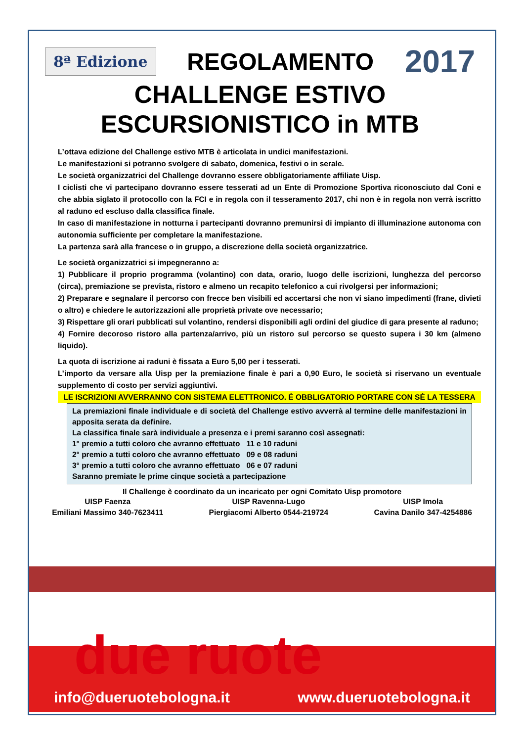8ª Edizione REGOLAMENTO 2017
CHALLENGE ESTIVO
ESCURSIONISTICO in MTB
L’ottava edizione del Challenge estivo MTB è articolata in undici manifestazioni.
Le manifestazioni si potranno svolgere di sabato, domenica, festivi o in serale.
Le società organizzatrici del Challenge dovranno essere obbligatoriamente affiliate Uisp.
I ciclisti che vi partecipano dovranno essere tesserati ad un Ente di Promozione Sportiva riconosciuto dal Coni e che abbia siglato il protocollo con la FCI e in regola con il tesseramento 2017, chi non è in regola non verrà iscritto al raduno ed escluso dalla classifica finale.
In caso di manifestazione in notturna i partecipanti dovranno premunirsi di impianto di illuminazione autonoma con autonomia sufficiente per completare la manifestazione.
La partenza sarà alla francese o in gruppo, a discrezione della società organizzatrice.
Le società organizzatrici si impegneranno a:
1) Pubblicare il proprio programma (volantino) con data, orario, luogo delle iscrizioni, lunghezza del percorso (circa), premiazione se prevista, ristoro e almeno un recapito telefonico a cui rivolgersi per informazioni;
2) Preparare e segnalare il percorso con frecce ben visibili ed accertarsi che non vi siano impedimenti (frane, divieti o altro) e chiedere le autorizzazioni alle proprietà private ove necessario;
3) Rispettare gli orari pubblicati sul volantino, rendersi disponibili agli ordini del giudice di gara presente al raduno;
4) Fornire decoroso ristoro alla partenza/arrivo, più un ristoro sul percorso se questo supera i 30 km (almeno liquido).
La quota di iscrizione ai raduni è fissata a Euro 5,00 per i tesserati.
L’importo da versare alla Uisp per la premiazione finale è pari a 0,90 Euro, le società si riservano un eventuale supplemento di costo per servizi aggiuntivi.
LE ISCRIZIONI AVVERRANNO CON SISTEMA ELETTRONICO. É OBBLIGATORIO PORTARE CON SÉ LA TESSERA
La premiazioni finale individuale e di società del Challenge estivo avverrà al termine delle manifestazioni in apposita serata da definire.
La classifica finale sarà individuale a presenza e i premi saranno così assegnati:
1° premio a tutti coloro che avranno effettuato 11 e 10 raduni
2° premio a tutti coloro che avranno effettuato 09 e 08 raduni
3° premio a tutti coloro che avranno effettuato 06 e 07 raduni
Saranno premiate le prime cinque società a partecipazione
Il Challenge è coordinato da un incaricato per ogni Comitato Uisp promotore
UISP Faenza
Emiliani Massimo 340-7623411
UISP Ravenna-Lugo
Piergiacomi Alberto 0544-219724
UISP Imola
Cavina Danilo 347-4254886
info@dueruotebologna.it www.dueruotebologna.it
due ruote